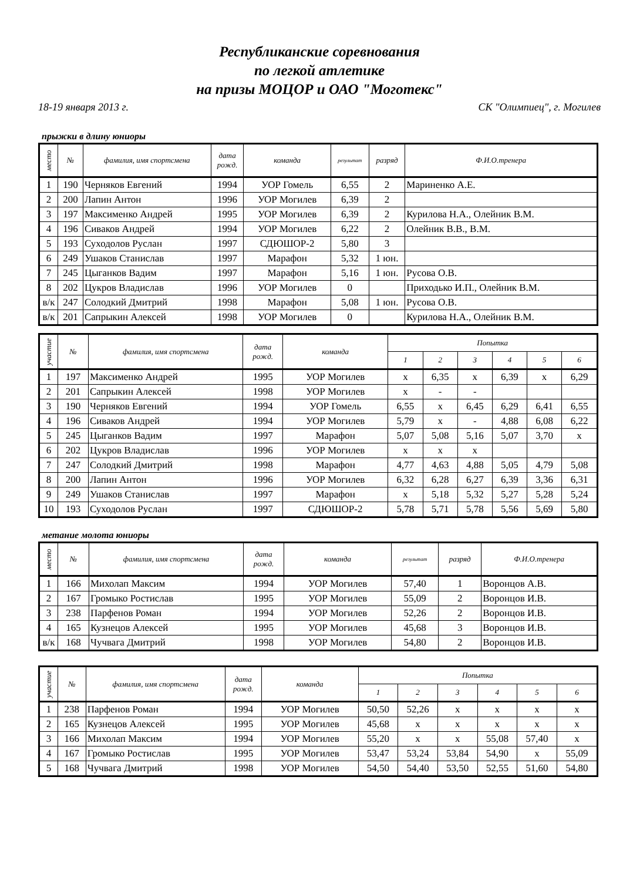Республиканские соревнования
по легкой атлетике
на призы МОЦОР и ОАО "Моготекс"
18-19 января 2013 г. СК "Олимпиец", г. Могилев
прыжки в длину юниоры
| место | № | фамилия, имя спортсмена | дата рожд. | команда | результат | разряд | Ф.И.О.тренера |
| --- | --- | --- | --- | --- | --- | --- | --- |
| 1 | 190 | Черняков Евгений | 1994 | УОР Гомель | 6,55 | 2 | Мариненко А.Е. |
| 2 | 200 | Лапин Антон | 1996 | УОР Могилев | 6,39 | 2 | |
| 3 | 197 | Максименко Андрей | 1995 | УОР Могилев | 6,39 | 2 | Курилова Н.А., Олейник В.М. |
| 4 | 196 | Сиваков Андрей | 1994 | УОР Могилев | 6,22 | 2 | Олейник В.В., В.М. |
| 5 | 193 | Суходолов Руслан | 1997 | СДЮШОР-2 | 5,80 | 3 | |
| 6 | 249 | Ушаков Станислав | 1997 | Марафон | 5,32 | 1 юн. | |
| 7 | 245 | Цыганков Вадим | 1997 | Марафон | 5,16 | 1 юн. | Русова О.В. |
| 8 | 202 | Цукров Владислав | 1996 | УОР Могилев | 0 | | Приходько И.П., Олейник В.М. |
| в/к | 247 | Солодкий Дмитрий | 1998 | Марафон | 5,08 | 1 юн. | Русова О.В. |
| в/к | 201 | Сапрыкин Алексей | 1998 | УОР Могилев | 0 | | Курилова Н.А., Олейник В.М. |
| участие | № | фамилия, имя спортсмена | дата рожд. | команда | Попытка | | | | | |
| --- | --- | --- | --- | --- | --- | --- | --- | --- | --- | --- |
| | | | | | 1 | 2 | 3 | 4 | 5 | 6 |
| 1 | 197 | Максименко Андрей | 1995 | УОР Могилев | x | 6,35 | x | 6,39 | x | 6,29 |
| 2 | 201 | Сапрыкин Алексей | 1998 | УОР Могилев | x | - | - | | | |
| 3 | 190 | Черняков Евгений | 1994 | УОР Гомель | 6,55 | x | 6,45 | 6,29 | 6,41 | 6,55 |
| 4 | 196 | Сиваков Андрей | 1994 | УОР Могилев | 5,79 | x | - | 4,88 | 6,08 | 6,22 |
| 5 | 245 | Цыганков Вадим | 1997 | Марафон | 5,07 | 5,08 | 5,16 | 5,07 | 3,70 | x |
| 6 | 202 | Цукров Владислав | 1996 | УОР Могилев | x | x | x | | | |
| 7 | 247 | Солодкий Дмитрий | 1998 | Марафон | 4,77 | 4,63 | 4,88 | 5,05 | 4,79 | 5,08 |
| 8 | 200 | Лапин Антон | 1996 | УОР Могилев | 6,32 | 6,28 | 6,27 | 6,39 | 3,36 | 6,31 |
| 9 | 249 | Ушаков Станислав | 1997 | Марафон | x | 5,18 | 5,32 | 5,27 | 5,28 | 5,24 |
| 10 | 193 | Суходолов Руслан | 1997 | СДЮШОР-2 | 5,78 | 5,71 | 5,78 | 5,56 | 5,69 | 5,80 |
метание молота юниоры
| место | № | фамилия, имя спортсмена | дата рожд. | команда | результат | разряд | Ф.И.О.тренера |
| --- | --- | --- | --- | --- | --- | --- | --- |
| 1 | 166 | Михолап Максим | 1994 | УОР Могилев | 57,40 | 1 | Воронцов А.В. |
| 2 | 167 | Громыко Ростислав | 1995 | УОР Могилев | 55,09 | 2 | Воронцов И.В. |
| 3 | 238 | Парфенов Роман | 1994 | УОР Могилев | 52,26 | 2 | Воронцов И.В. |
| 4 | 165 | Кузнецов Алексей | 1995 | УОР Могилев | 45,68 | 3 | Воронцов И.В. |
| в/к | 168 | Чучвага Дмитрий | 1998 | УОР Могилев | 54,80 | 2 | Воронцов И.В. |
| участие | № | фамилия, имя спортсмена | дата рожд. | команда | Попытка | | | | | |
| --- | --- | --- | --- | --- | --- | --- | --- | --- | --- | --- |
| | | | | | 1 | 2 | 3 | 4 | 5 | 6 |
| 1 | 238 | Парфенов Роман | 1994 | УОР Могилев | 50,50 | 52,26 | x | x | x | x |
| 2 | 165 | Кузнецов Алексей | 1995 | УОР Могилев | 45,68 | x | x | x | x | x |
| 3 | 166 | Михолап Максим | 1994 | УОР Могилев | 55,20 | x | x | 55,08 | 57,40 | x |
| 4 | 167 | Громыко Ростислав | 1995 | УОР Могилев | 53,47 | 53,24 | 53,84 | 54,90 | x | 55,09 |
| 5 | 168 | Чучвага Дмитрий | 1998 | УОР Могилев | 54,50 | 54,40 | 53,50 | 52,55 | 51,60 | 54,80 |